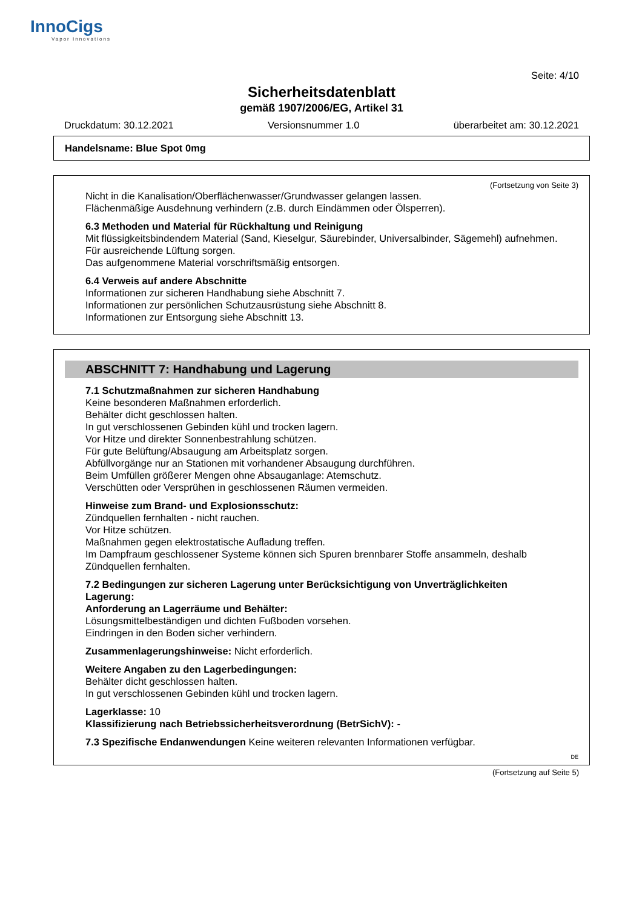InnoCigs
Vapor Innovations
Seite: 4/10
Sicherheitsdatenblatt
gemäß 1907/2006/EG, Artikel 31
Druckdatum: 30.12.2021 Versionsnummer 1.0 überarbeitet am: 30.12.2021
Handelsname: Blue Spot 0mg
(Fortsetzung von Seite 3)
Nicht in die Kanalisation/Oberflächenwasser/Grundwasser gelangen lassen.
Flächenmäßige Ausdehnung verhindern (z.B. durch Eindämmen oder Ölsperren).
6.3 Methoden und Material für Rückhaltung und Reinigung
Mit flüssigkeitsbindendem Material (Sand, Kieselgur, Säurebinder, Universalbinder, Sägemehl) aufnehmen.
Für ausreichende Lüftung sorgen.
Das aufgenommene Material vorschriftsmäßig entsorgen.
6.4 Verweis auf andere Abschnitte
Informationen zur sicheren Handhabung siehe Abschnitt 7.
Informationen zur persönlichen Schutzausrüstung siehe Abschnitt 8.
Informationen zur Entsorgung siehe Abschnitt 13.
ABSCHNITT 7: Handhabung und Lagerung
7.1 Schutzmaßnahmen zur sicheren Handhabung
Keine besonderen Maßnahmen erforderlich.
Behälter dicht geschlossen halten.
In gut verschlossenen Gebinden kühl und trocken lagern.
Vor Hitze und direkter Sonnenbestrahlung schützen.
Für gute Belüftung/Absaugung am Arbeitsplatz sorgen.
Abfüllvorgänge nur an Stationen mit vorhandener Absaugung durchführen.
Beim Umfüllen größerer Mengen ohne Absauganlage: Atemschutz.
Verschütten oder Versprühen in geschlossenen Räumen vermeiden.
Hinweise zum Brand- und Explosionsschutz:
Zündquellen fernhalten - nicht rauchen.
Vor Hitze schützen.
Maßnahmen gegen elektrostatische Aufladung treffen.
Im Dampfraum geschlossener Systeme können sich Spuren brennbarer Stoffe ansammeln, deshalb Zündquellen fernhalten.
7.2 Bedingungen zur sicheren Lagerung unter Berücksichtigung von Unverträglichkeiten
Lagerung:
Anforderung an Lagerräume und Behälter:
Lösungsmittelbeständigen und dichten Fußboden vorsehen.
Eindringen in den Boden sicher verhindern.
Zusammenlagerungshinweise: Nicht erforderlich.
Weitere Angaben zu den Lagerbedingungen:
Behälter dicht geschlossen halten.
In gut verschlossenen Gebinden kühl und trocken lagern.
Lagerklasse: 10
Klassifizierung nach Betriebssicherheitsverordnung (BetrSichV): -
7.3 Spezifische Endanwendungen Keine weiteren relevanten Informationen verfügbar.
DE
(Fortsetzung auf Seite 5)